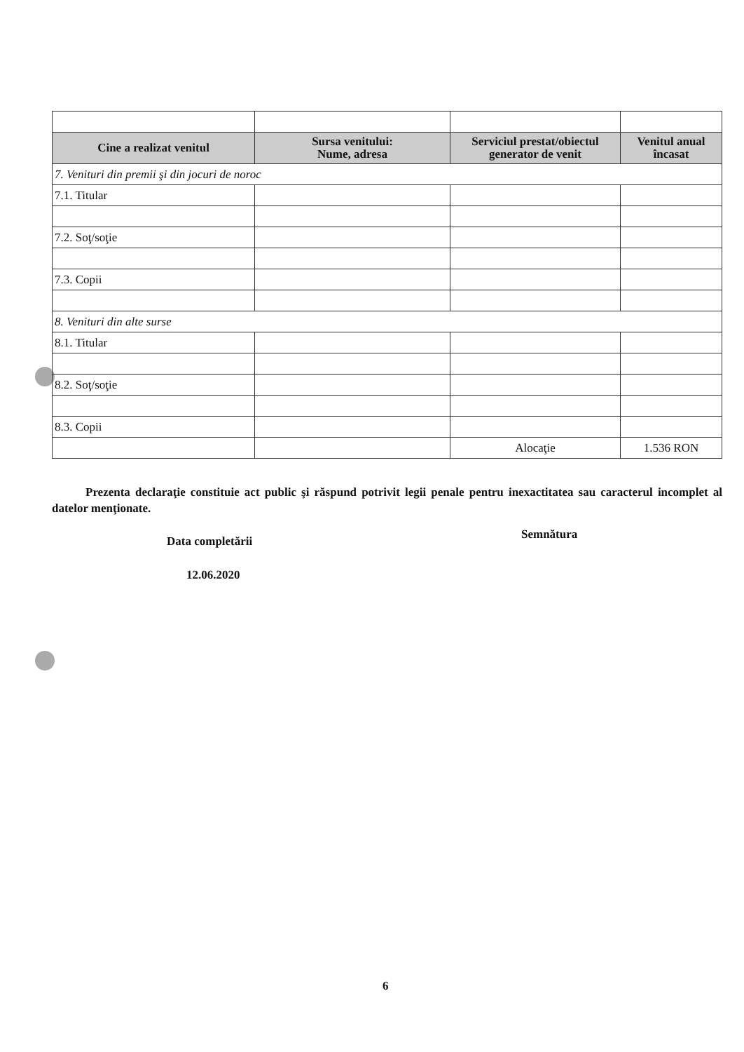| Cine a realizat venitul | Sursa venitului: Nume, adresa | Serviciul prestat/obiectul generator de venit | Venitul anual încasat |
| --- | --- | --- | --- |
| 7. Venituri din premii şi din jocuri de noroc | | | |
| 7.1. Titular | | | |
| 7.2. Soţ/soţie | | | |
| 7.3. Copii | | | |
| 8. Venituri din alte surse | | | |
| 8.1. Titular | | | |
| 8.2. Soţ/soţie | | | |
| 8.3. Copii | | | |
| | | Alocaţie | 1.536 RON |
Prezenta declaraţie constituie act public şi răspund potrivit legii penale pentru inexactitatea sau caracterul incomplet al datelor menţionate.
Data completării Semnătura
12.06.2020
6